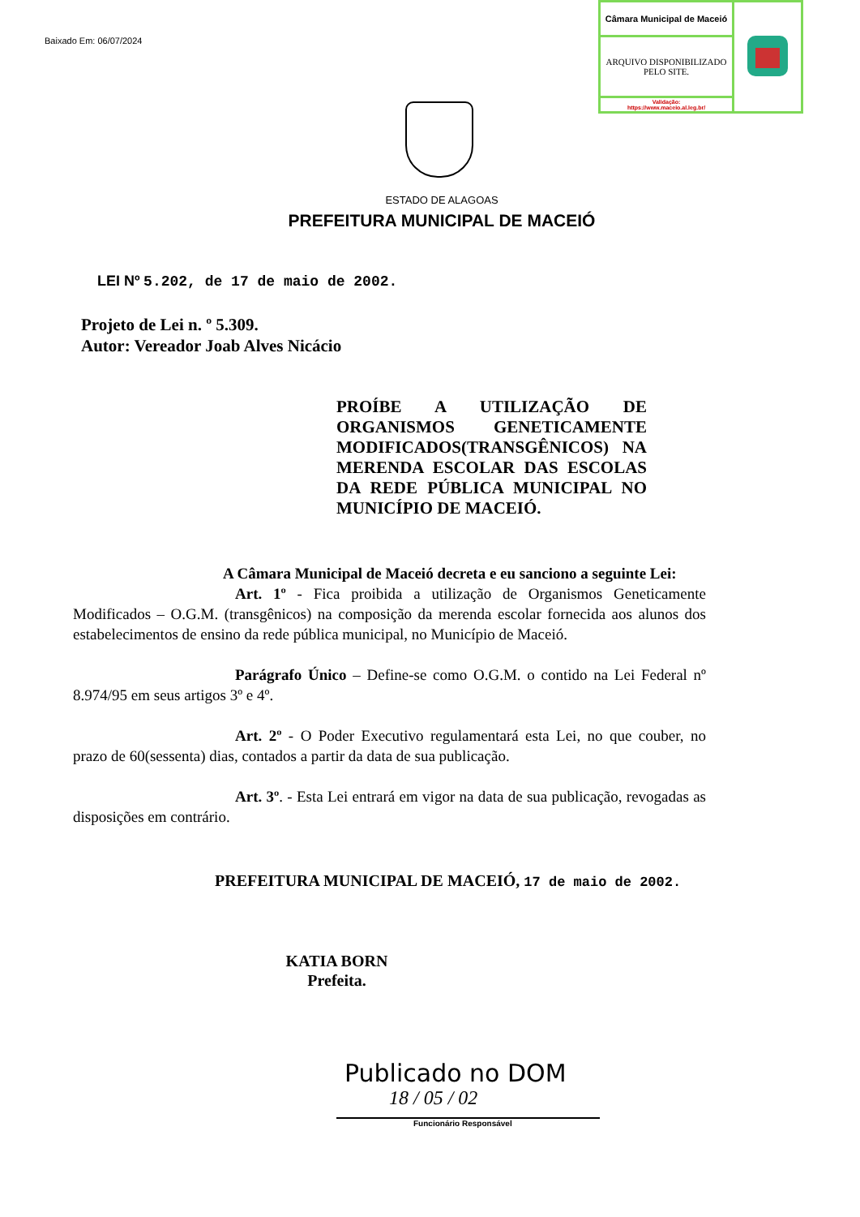Baixado Em: 06/07/2024
| Câmara Municipal de Maceió | |
| ARQUIVO DISPONIBILIZADO PELO SITE. | |
| Validação: https://www.maceio.al.leg.br/ | |
ESTADO DE ALAGOAS
PREFEITURA MUNICIPAL DE MACEIÓ
LEI Nº 5.202, de 17 de maio de 2002.
Projeto de Lei n. º 5.309.
Autor: Vereador Joab Alves Nicácio
PROÍBE A UTILIZAÇÃO DE ORGANISMOS GENETICAMENTE MODIFICADOS(TRANSGÊNICOS) NA MERENDA ESCOLAR DAS ESCOLAS DA REDE PÚBLICA MUNICIPAL NO MUNICÍPIO DE MACEIÓ.
A Câmara Municipal de Maceió decreta e eu sanciono a seguinte Lei:
Art. 1º - Fica proibida a utilização de Organismos Geneticamente Modificados – O.G.M. (transgênicos) na composição da merenda escolar fornecida aos alunos dos estabelecimentos de ensino da rede pública municipal, no Município de Maceió.
Parágrafo Único – Define-se como O.G.M. o contido na Lei Federal nº 8.974/95 em seus artigos 3º e 4º.
Art. 2º - O Poder Executivo regulamentará esta Lei, no que couber, no prazo de 60(sessenta) dias, contados a partir da data de sua publicação.
Art. 3º. - Esta Lei entrará em vigor na data de sua publicação, revogadas as disposições em contrário.
PREFEITURA MUNICIPAL DE MACEIÓ, 17 de maio de 2002.
KATIA BORN
Prefeita.
Publicado no DOM
18 / 05 / 02
Funcionário Responsável